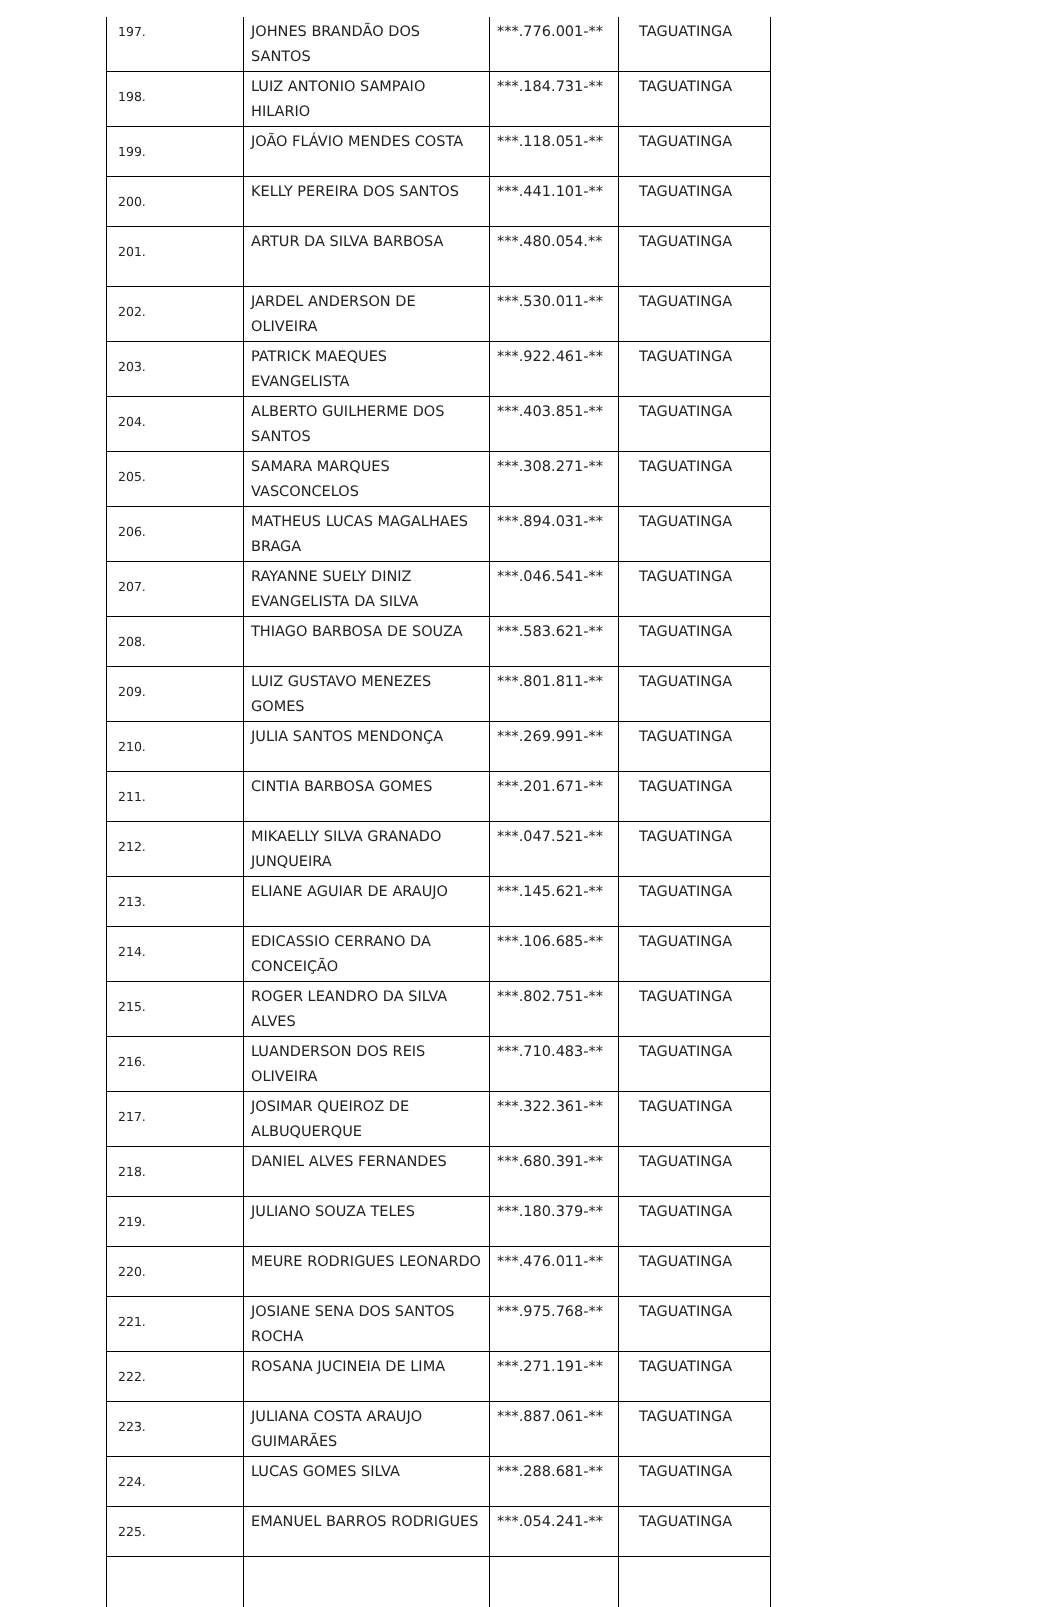| 197. | JOHNES BRANDÃO DOS SANTOS | ***.776.001-** | TAGUATINGA |
| 198. | LUIZ ANTONIO SAMPAIO HILARIO | ***.184.731-** | TAGUATINGA |
| 199. | JOÃO FLÁVIO MENDES COSTA | ***.118.051-** | TAGUATINGA |
| 200. | KELLY PEREIRA DOS SANTOS | ***.441.101-** | TAGUATINGA |
| 201. | ARTUR DA SILVA BARBOSA | ***.480.054.** | TAGUATINGA |
| 202. | JARDEL ANDERSON DE OLIVEIRA | ***.530.011-** | TAGUATINGA |
| 203. | PATRICK MAEQUES EVANGELISTA | ***.922.461-** | TAGUATINGA |
| 204. | ALBERTO GUILHERME DOS SANTOS | ***.403.851-** | TAGUATINGA |
| 205. | SAMARA MARQUES VASCONCELOS | ***.308.271-** | TAGUATINGA |
| 206. | MATHEUS LUCAS MAGALHAES BRAGA | ***.894.031-** | TAGUATINGA |
| 207. | RAYANNE SUELY DINIZ EVANGELISTA DA SILVA | ***.046.541-** | TAGUATINGA |
| 208. | THIAGO BARBOSA DE SOUZA | ***.583.621-** | TAGUATINGA |
| 209. | LUIZ GUSTAVO MENEZES GOMES | ***.801.811-** | TAGUATINGA |
| 210. | JULIA SANTOS MENDONÇA | ***.269.991-** | TAGUATINGA |
| 211. | CINTIA BARBOSA GOMES | ***.201.671-** | TAGUATINGA |
| 212. | MIKAELLY SILVA GRANADO JUNQUEIRA | ***.047.521-** | TAGUATINGA |
| 213. | ELIANE AGUIAR DE ARAUJO | ***.145.621-** | TAGUATINGA |
| 214. | EDICASSIO CERRANO DA CONCEIÇÃO | ***.106.685-** | TAGUATINGA |
| 215. | ROGER LEANDRO DA SILVA ALVES | ***.802.751-** | TAGUATINGA |
| 216. | LUANDERSON DOS REIS OLIVEIRA | ***.710.483-** | TAGUATINGA |
| 217. | JOSIMAR QUEIROZ DE ALBUQUERQUE | ***.322.361-** | TAGUATINGA |
| 218. | DANIEL ALVES FERNANDES | ***.680.391-** | TAGUATINGA |
| 219. | JULIANO SOUZA TELES | ***.180.379-** | TAGUATINGA |
| 220. | MEURE RODRIGUES LEONARDO | ***.476.011-** | TAGUATINGA |
| 221. | JOSIANE SENA DOS SANTOS ROCHA | ***.975.768-** | TAGUATINGA |
| 222. | ROSANA JUCINEIA DE LIMA | ***.271.191-** | TAGUATINGA |
| 223. | JULIANA COSTA ARAUJO GUIMARÃES | ***.887.061-** | TAGUATINGA |
| 224. | LUCAS GOMES SILVA | ***.288.681-** | TAGUATINGA |
| 225. | EMANUEL BARROS RODRIGUES | ***.054.241-** | TAGUATINGA |